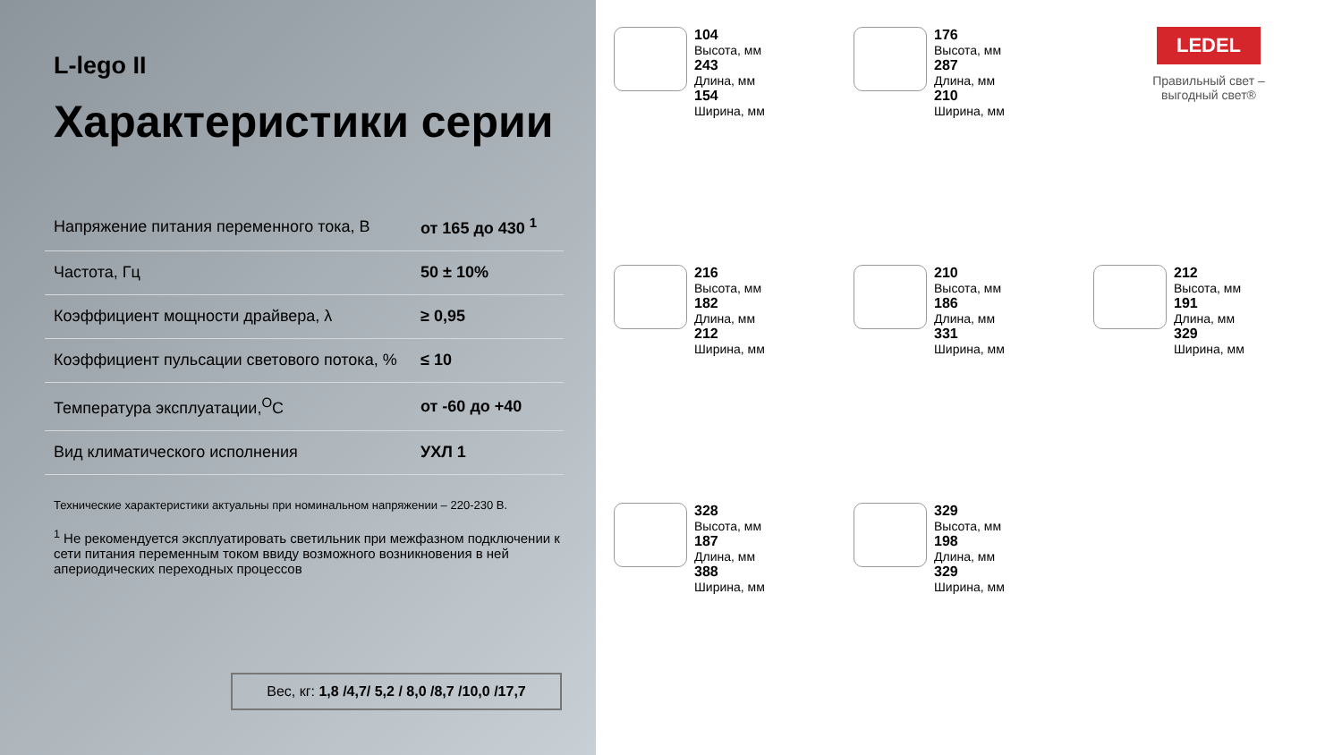L-lego II
Характеристики серии
| Напряжение питания переменного тока, В | от 165 до 430 <sup>1</sup> |
| Частота, Гц | 50 ± 10% |
| Коэффициент мощности драйвера, λ | ≥ 0,95 |
| Коэффициент пульсации светового потока, % | ≤ 10 |
| Температура эксплуатации,<sup>O</sup>C | от -60 до +40 |
| Вид климатического исполнения | УХЛ 1 |
Технические характеристики актуальны при номинальном напряжении – 220-230 В.
<sup>1</sup> Не рекомендуется эксплуатировать светильник при межфазном подключении к сети питания переменным током ввиду возможного возникновения в ней апериодических переходных процессов
Вес, кг: 1,8 /4,7/ 5,2 / 8,0 /8,7 /10,0 /17,7
104
Высота, мм
243
Длина, мм
154
Ширина, мм
176
Высота, мм
287
Длина, мм
210
Ширина, мм
LEDEL
Правильный свет –
выгодный свет®
216
Высота, мм
182
Длина, мм
212
Ширина, мм
210
Высота, мм
186
Длина, мм
331
Ширина, мм
212
Высота, мм
191
Длина, мм
329
Ширина, мм
328
Высота, мм
187
Длина, мм
388
Ширина, мм
329
Высота, мм
198
Длина, мм
329
Ширина, мм